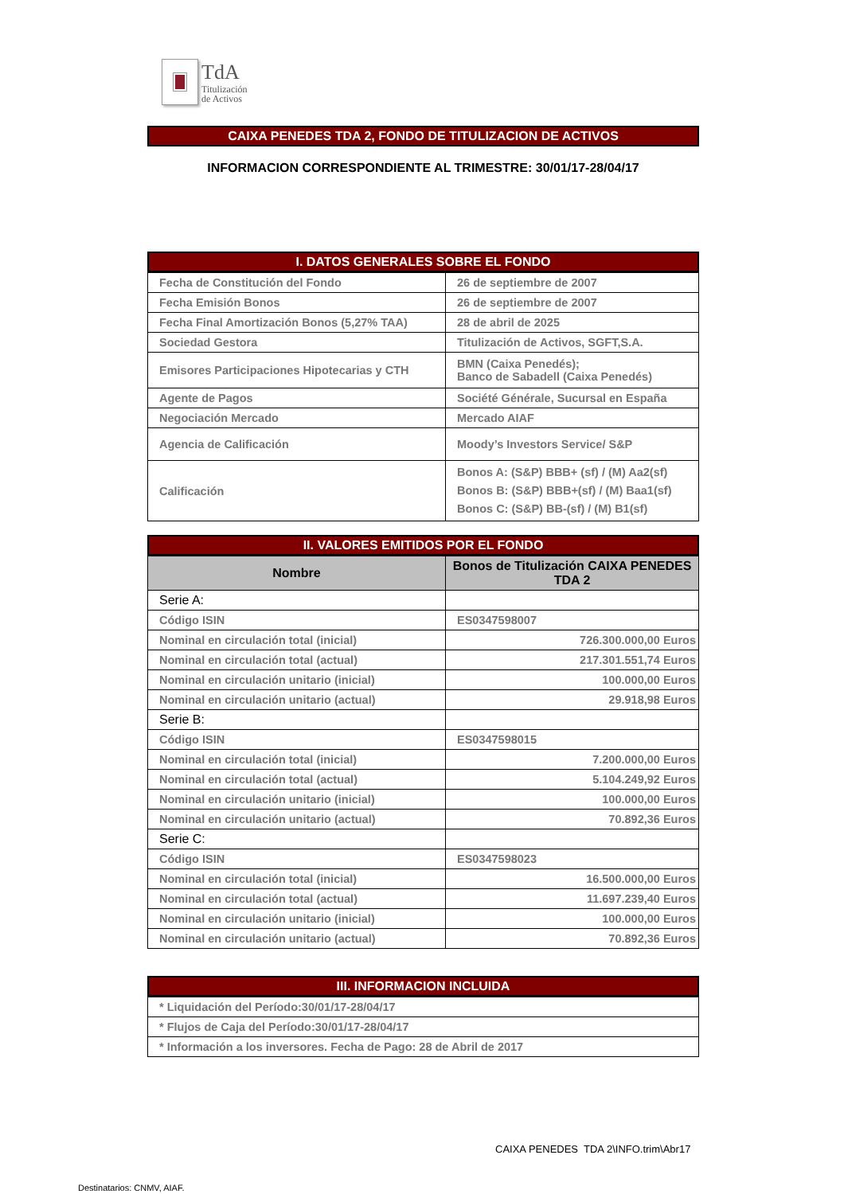TdA
Titulización
de Activos
CAIXA PENEDES TDA 2, FONDO DE TITULIZACION DE ACTIVOS
INFORMACION CORRESPONDIENTE AL TRIMESTRE: 30/01/17-28/04/17
I. DATOS GENERALES SOBRE EL FONDO
| Fecha de Constitución del Fondo | 26 de septiembre de 2007 |
| Fecha Emisión Bonos | 26 de septiembre de 2007 |
| Fecha Final Amortización Bonos (5,27% TAA) | 28 de abril de 2025 |
| Sociedad Gestora | Titulización de Activos, SGFT,S.A. |
| Emisores Participaciones Hipotecarias y CTH | BMN (Caixa Penedés); Banco de Sabadell (Caixa Penedés) |
| Agente de Pagos | Société Générale, Sucursal en España |
| Negociación Mercado | Mercado AIAF |
| Agencia de Calificación | Moody’s Investors Service/ S&P |
| Calificación | Bonos A: (S&P) BBB+ (sf) / (M) Aa2(sf) Bonos B: (S&P) BBB+(sf) / (M) Baa1(sf) Bonos C: (S&P) BB-(sf) / (M) B1(sf) |
II. VALORES EMITIDOS POR EL FONDO
| Nombre | Bonos de Titulización CAIXA PENEDES TDA 2 |
| --- | --- |
| Serie A: | |
| Código ISIN | ES0347598007 |
| Nominal en circulación total (inicial) | 726.300.000,00 Euros |
| Nominal en circulación total (actual) | 217.301.551,74 Euros |
| Nominal en circulación unitario (inicial) | 100.000,00 Euros |
| Nominal en circulación unitario (actual) | 29.918,98 Euros |
| Serie B: | |
| Código ISIN | ES0347598015 |
| Nominal en circulación total (inicial) | 7.200.000,00 Euros |
| Nominal en circulación total (actual) | 5.104.249,92 Euros |
| Nominal en circulación unitario (inicial) | 100.000,00 Euros |
| Nominal en circulación unitario (actual) | 70.892,36 Euros |
| Serie C: | |
| Código ISIN | ES0347598023 |
| Nominal en circulación total (inicial) | 16.500.000,00 Euros |
| Nominal en circulación total (actual) | 11.697.239,40 Euros |
| Nominal en circulación unitario (inicial) | 100.000,00 Euros |
| Nominal en circulación unitario (actual) | 70.892,36 Euros |
III. INFORMACION INCLUIDA
| * Liquidación del Período:30/01/17-28/04/17 |
| * Flujos de Caja del Período:30/01/17-28/04/17 |
| * Información a los inversores. Fecha de Pago: 28 de Abril de 2017 |
CAIXA PENEDES TDA 2\INFO.trim\Abr17
Destinatarios: CNMV, AIAF.